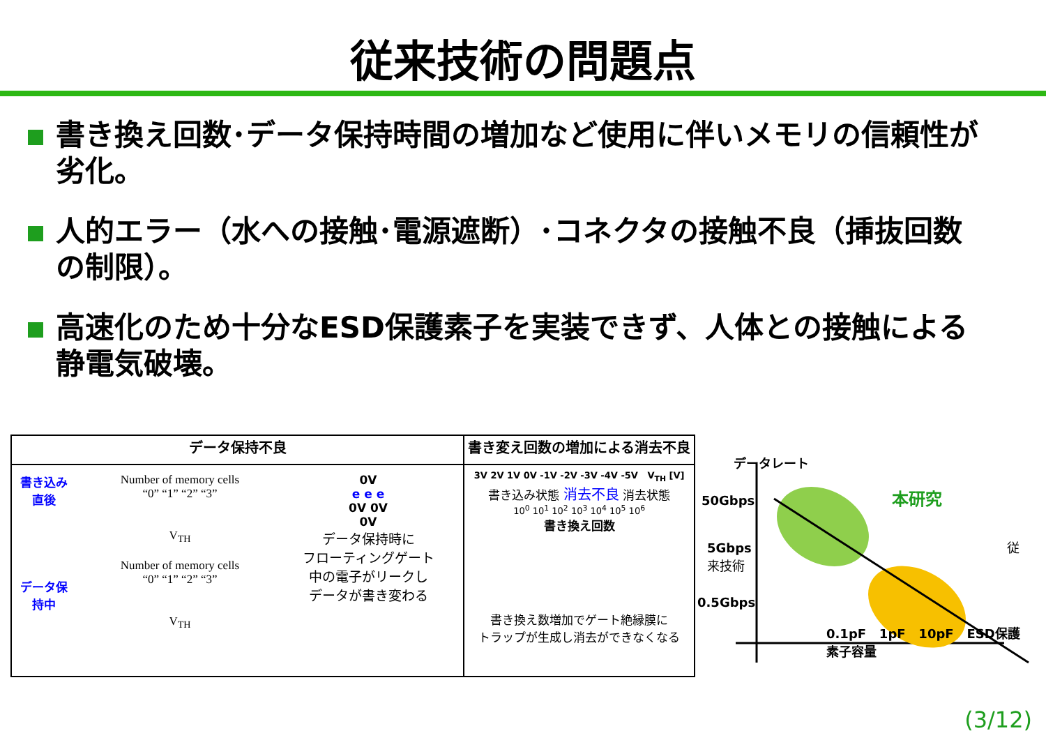従来技術の問題点
書き換え回数･データ保持時間の増加など使用に伴いメモリの信頼性が劣化。
人的エラー（水への接触･電源遮断）･コネクタの接触不良（挿抜回数の制限）。
高速化のため十分なESD保護素子を実装できず、人体との接触による静電気破壊。
| データ保持不良 | 書き変え回数の増加による消去不良 |
| --- | --- |
| 書き込み直後 データ保持中 Number of memory cells “0” “1” “2” “3” V<sub>TH</sub> Number of memory cells “0” “1” “2” “3” V<sub>TH</sub> 0V e e e 0V 0V 0V データ保持時に フローティングゲート 中の電子がリークし データが書き変わる | 3V 2V 1V 0V -1V -2V -3V -4V -5V V<sub>TH</sub> [V] 書き込み状態 消去不良 消去状態 10<sup>0</sup> 10<sup>1</sup> 10<sup>2</sup> 10<sup>3</sup> 10<sup>4</sup> 10<sup>5</sup> 10<sup>6</sup> 書き換え回数 書き換え数増加でゲート絶縁膜に トラップが生成し消去ができなくなる |
データレート
50Gbps 本研究
5Gbps 従来技術
0.5Gbps
0.1pF 1pF 10pF ESD保護素子容量
(3/12)